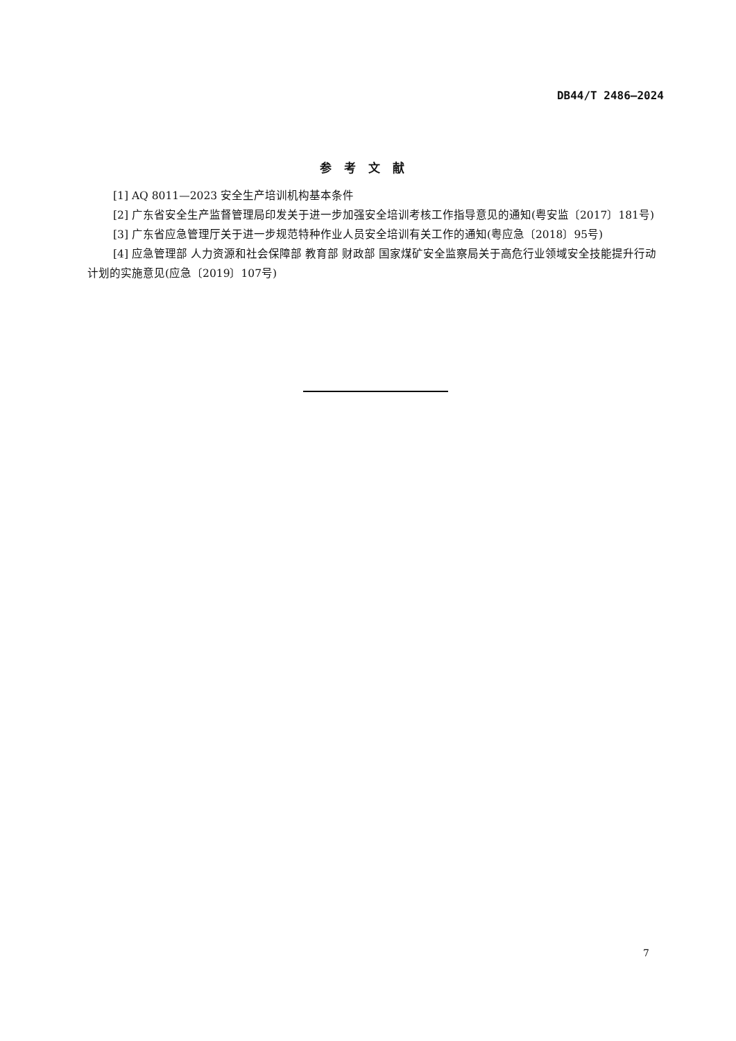DB44/T 2486—2024
参考文献
[1] AQ 8011—2023 安全生产培训机构基本条件
[2] 广东省安全生产监督管理局印发关于进一步加强安全培训考核工作指导意见的通知(粤安监〔2017〕181号)
[3] 广东省应急管理厅关于进一步规范特种作业人员安全培训有关工作的通知(粤应急〔2018〕95号)
[4] 应急管理部 人力资源和社会保障部 教育部 财政部 国家煤矿安全监察局关于高危行业领域安全技能提升行动计划的实施意见(应急〔2019〕107号)
7